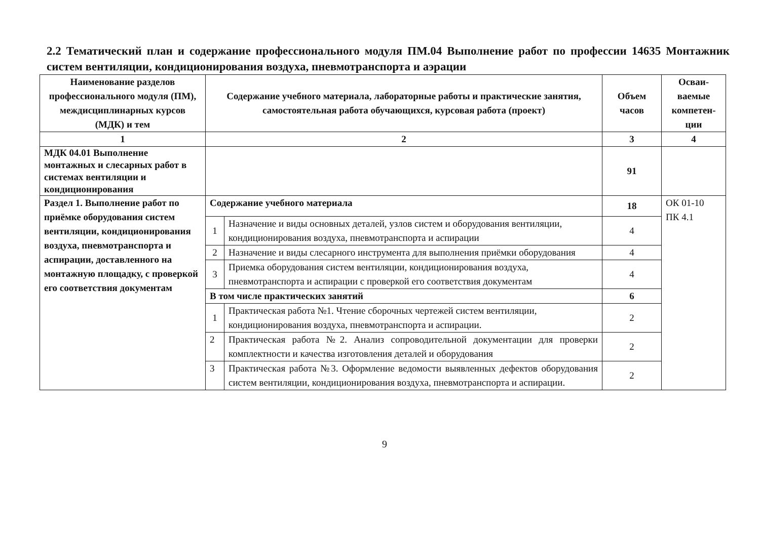2.2 Тематический план и содержание профессионального модуля ПМ.04 Выполнение работ по профессии 14635 Монтажник систем вентиляции, кондиционирования воздуха, пневмотранспорта и аэрации
| Наименование разделов профессионального модуля (ПМ), междисциплинарных курсов (МДК) и тем | Содержание учебного материала, лабораторные работы и практические занятия, самостоятельная работа обучающихся, курсовая работа (проект) | | Объем часов | Осваи-ваемые компетен-ции |
| --- | --- | --- | --- | --- |
| 1 | 2 | | 3 | 4 |
| МДК 04.01 Выполнение монтажных и слесарных работ в системах вентиляции и кондиционирования | | | 91 | |
| Раздел 1. Выполнение работ по приёмке оборудования систем вентиляции, кондиционирования воздуха, пневмотранспорта и аспирации, доставленного на монтажную площадку, с проверкой его соответствия документам | Содержание учебного материала | | 18 | ОК 01-10 ПК 4.1 |
| | 1 | Назначение и виды основных деталей, узлов систем и оборудования вентиляции, кондиционирования воздуха, пневмотранспорта и аспирации | 4 | |
| | 2 | Назначение и виды слесарного инструмента для выполнения приёмки оборудования | 4 | |
| | 3 | Приемка оборудования систем вентиляции, кондиционирования воздуха, пневмотранспорта и аспирации с проверкой его соответствия документам | 4 | |
| | В том числе практических занятий | | 6 | |
| | 1 | Практическая работа №1. Чтение сборочных чертежей систем вентиляции, кондиционирования воздуха, пневмотранспорта и аспирации. | 2 | |
| | 2 | Практическая работа №2. Анализ сопроводительной документации для проверки комплектности и качества изготовления деталей и оборудования | 2 | |
| | 3 | Практическая работа №3. Оформление ведомости выявленных дефектов оборудования систем вентиляции, кондиционирования воздуха, пневмотранспорта и аспирации. | 2 | |
9